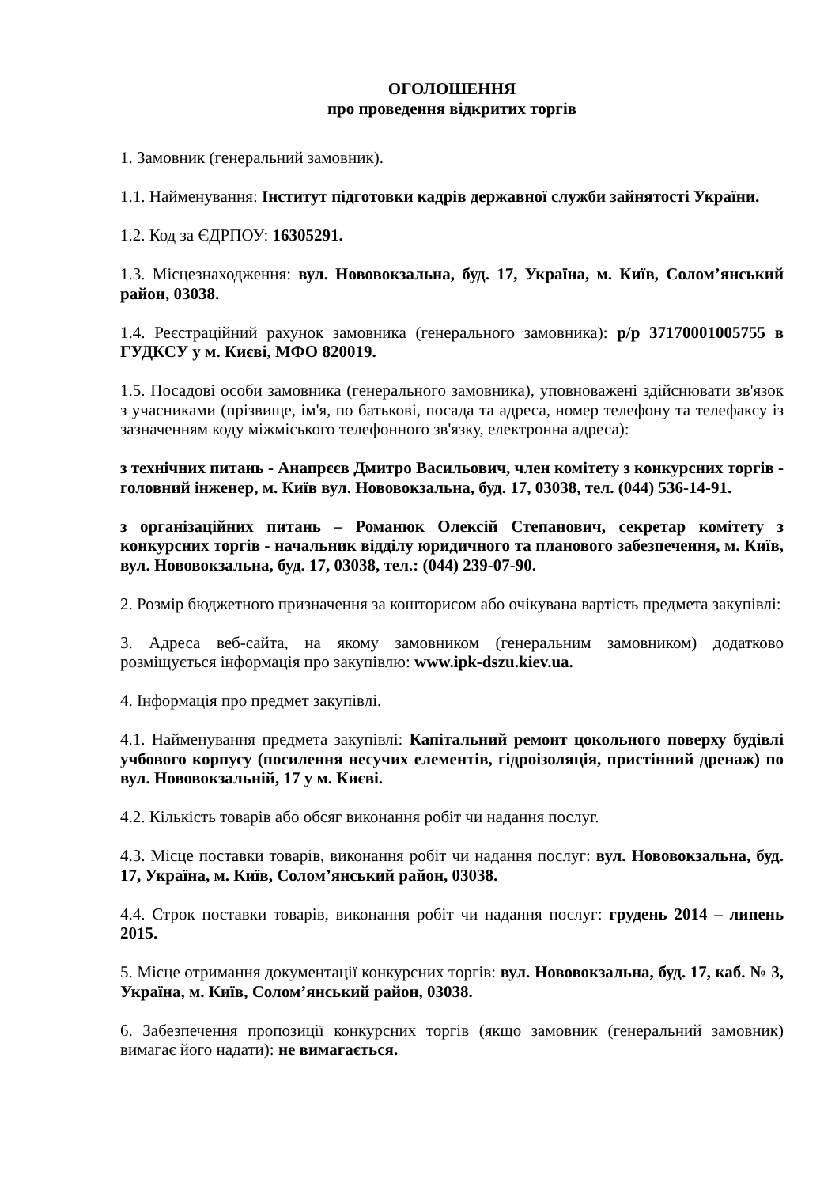ОГОЛОШЕННЯ
про проведення відкритих торгів
1. Замовник (генеральний замовник).
1.1. Найменування: Інститут підготовки кадрів державної служби зайнятості України.
1.2. Код за ЄДРПОУ: 16305291.
1.3. Місцезнаходження: вул. Нововокзальна, буд. 17, Україна, м. Київ, Солом’янський район, 03038.
1.4. Реєстраційний рахунок замовника (генерального замовника): р/р 37170001005755 в ГУДКСУ у м. Києві, МФО 820019.
1.5. Посадові особи замовника (генерального замовника), уповноважені здійснювати зв'язок з учасниками (прізвище, ім'я, по батькові, посада та адреса, номер телефону та телефаксу із зазначенням коду міжміського телефонного зв'язку, електронна адреса):
з технічних питань - Анапрєєв Дмитро Васильович, член комітету з конкурсних торгів - головний інженер, м. Київ вул. Нововокзальна, буд. 17, 03038, тел. (044) 536-14-91.
з організаційних питань – Романюк Олексій Степанович, секретар комітету з конкурсних торгів - начальник відділу юридичного та планового забезпечення, м. Київ, вул. Нововокзальна, буд. 17, 03038, тел.: (044) 239-07-90.
2. Розмір бюджетного призначення за кошторисом або очікувана вартість предмета закупівлі:
3. Адреса веб-сайта, на якому замовником (генеральним замовником) додатково розміщується інформація про закупівлю: www.ipk-dszu.kiev.ua.
4. Інформація про предмет закупівлі.
4.1. Найменування предмета закупівлі: Капітальний ремонт цокольного поверху будівлі учбового корпусу (посилення несучих елементів, гідроізоляція, пристінний дренаж) по вул. Нововокзальній, 17 у м. Києві.
4.2. Кількість товарів або обсяг виконання робіт чи надання послуг.
4.3. Місце поставки товарів, виконання робіт чи надання послуг: вул. Нововокзальна, буд. 17, Україна, м. Київ, Солом’янський район, 03038.
4.4. Строк поставки товарів, виконання робіт чи надання послуг: грудень 2014 – липень 2015.
5. Місце отримання документації конкурсних торгів: вул. Нововокзальна, буд. 17, каб. № 3, Україна, м. Київ, Солом’янський район, 03038.
6. Забезпечення пропозиції конкурсних торгів (якщо замовник (генеральний замовник) вимагає його надати): не вимагається.